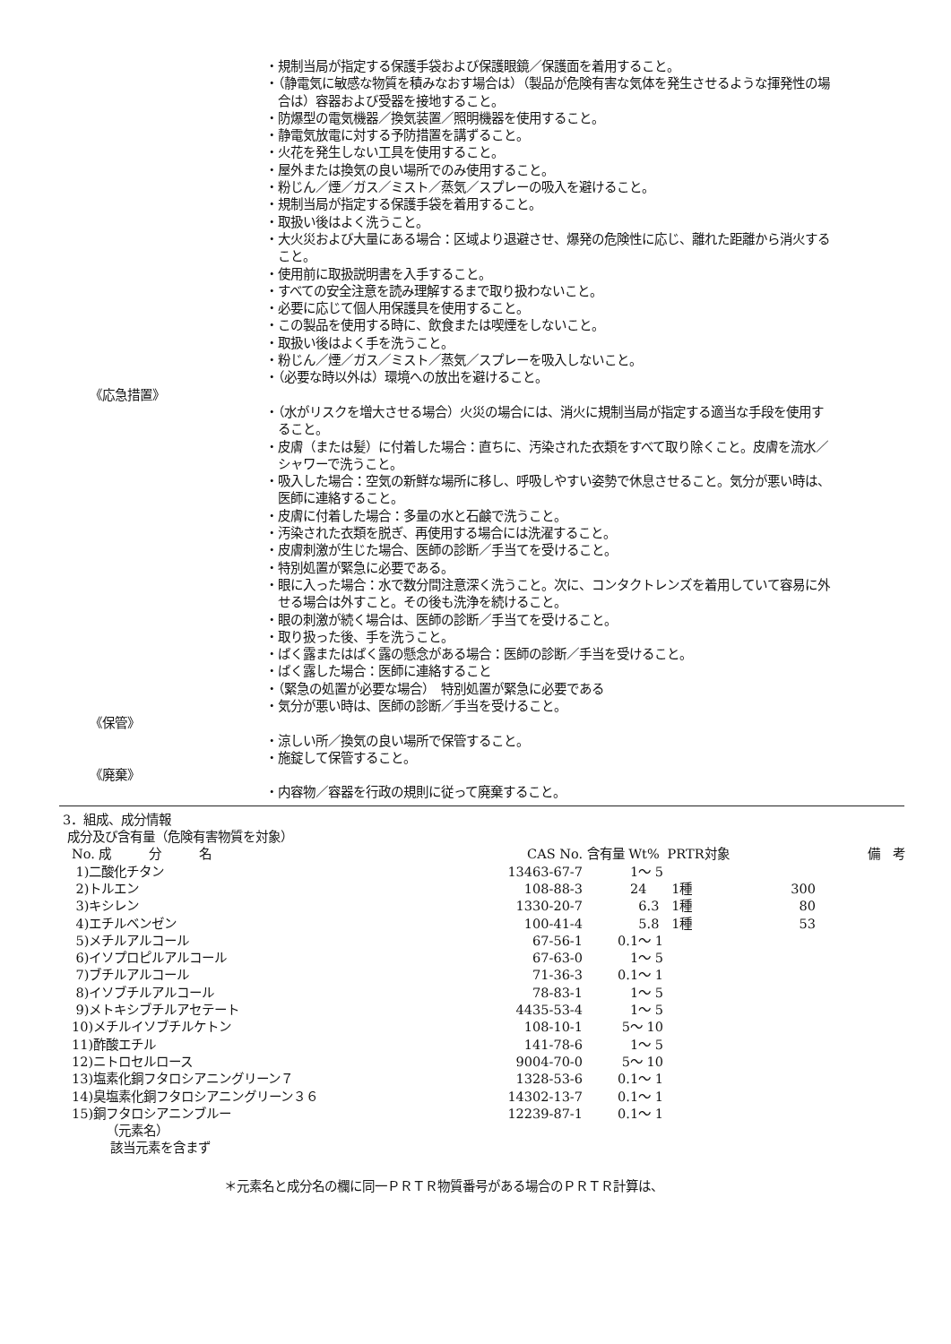・規制当局が指定する保護手袋および保護眼鏡／保護面を着用すること。
・（静電気に敏感な物質を積みなおす場合は）（製品が危険有害な気体を発生させるような揮発性の場合は）容器および受器を接地すること。
・防爆型の電気機器／換気装置／照明機器を使用すること。
・静電気放電に対する予防措置を講ずること。
・火花を発生しない工具を使用すること。
・屋外または換気の良い場所でのみ使用すること。
・粉じん／煙／ガス／ミスト／蒸気／スプレーの吸入を避けること。
・規制当局が指定する保護手袋を着用すること。
・取扱い後はよく洗うこと。
・大火災および大量にある場合：区域より退避させ、爆発の危険性に応じ、離れた距離から消火すること。
・使用前に取扱説明書を入手すること。
・すべての安全注意を読み理解するまで取り扱わないこと。
・必要に応じて個人用保護具を使用すること。
・この製品を使用する時に、飲食または喫煙をしないこと。
・取扱い後はよく手を洗うこと。
・粉じん／煙／ガス／ミスト／蒸気／スプレーを吸入しないこと。
・（必要な時以外は）環境への放出を避けること。
《応急措置》
・（水がリスクを増大させる場合）火災の場合には、消火に規制当局が指定する適当な手段を使用すること。
・皮膚（または髪）に付着した場合：直ちに、汚染された衣類をすべて取り除くこと。皮膚を流水／シャワーで洗うこと。
・吸入した場合：空気の新鮮な場所に移し、呼吸しやすい姿勢で休息させること。気分が悪い時は、医師に連絡すること。
・皮膚に付着した場合：多量の水と石鹸で洗うこと。
・汚染された衣類を脱ぎ、再使用する場合には洗濯すること。
・皮膚刺激が生じた場合、医師の診断／手当てを受けること。
・特別処置が緊急に必要である。
・眼に入った場合：水で数分間注意深く洗うこと。次に、コンタクトレンズを着用していて容易に外せる場合は外すこと。その後も洗浄を続けること。
・眼の刺激が続く場合は、医師の診断／手当てを受けること。
・取り扱った後、手を洗うこと。
・ばく露またはばく露の懸念がある場合：医師の診断／手当を受けること。
・ばく露した場合：医師に連絡すること
・（緊急の処置が必要な場合）　特別処置が緊急に必要である
・気分が悪い時は、医師の診断／手当を受けること。
《保管》
・涼しい所／換気の良い場所で保管すること。
・施錠して保管すること。
《廃棄》
・内容物／容器を行政の規則に従って廃棄すること。
3．組成、成分情報
成分及び含有量（危険有害物質を対象）
| No. 成 分 名 | CAS No. | 含有量 Wt% | PRTR対象 | | 備 考 |
| --- | --- | --- | --- | --- | --- |
| 1)二酸化チタン | 13463-67-7 | 1～ 5 | | | |
| 2)トルエン | 108-88-3 | 24 | 1種 | 300 | |
| 3)キシレン | 1330-20-7 | 6.3 | 1種 | 80 | |
| 4)エチルベンゼン | 100-41-4 | 5.8 | 1種 | 53 | |
| 5)メチルアルコール | 67-56-1 | 0.1～ 1 | | | |
| 6)イソプロピルアルコール | 67-63-0 | 1～ 5 | | | |
| 7)ブチルアルコール | 71-36-3 | 0.1～ 1 | | | |
| 8)イソブチルアルコール | 78-83-1 | 1～ 5 | | | |
| 9)メトキシブチルアセテート | 4435-53-4 | 1～ 5 | | | |
| 10)メチルイソブチルケトン | 108-10-1 | 5～ 10 | | | |
| 11)酢酸エチル | 141-78-6 | 1～ 5 | | | |
| 12)ニトロセルロース | 9004-70-0 | 5～ 10 | | | |
| 13)塩素化銅フタロシアニングリーン７ | 1328-53-6 | 0.1～ 1 | | | |
| 14)臭塩素化銅フタロシアニングリーン３６ | 14302-13-7 | 0.1～ 1 | | | |
| 15)銅フタロシアニンブルー | 12239-87-1 | 0.1～ 1 | | | |
（元素名）
該当元素を含まず
＊元素名と成分名の欄に同一ＰＲＴＲ物質番号がある場合のＰＲＴＲ計算は、